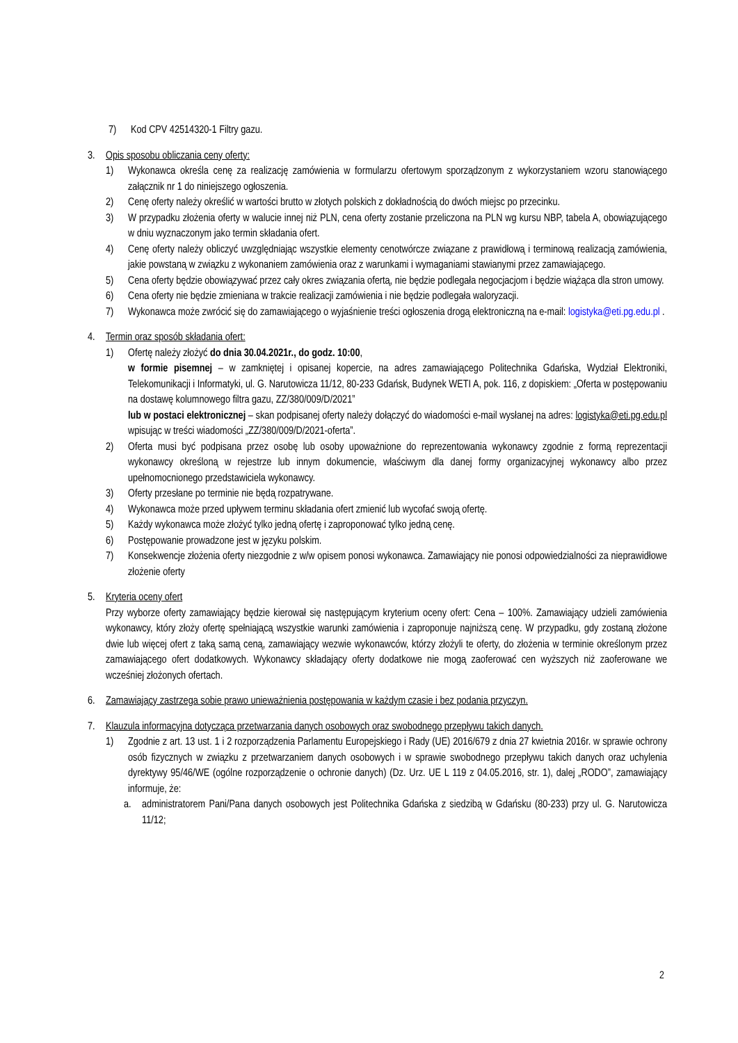7) Kod CPV 42514320-1 Filtry gazu.
3. Opis sposobu obliczania ceny oferty:
1) Wykonawca określa cenę za realizację zamówienia w formularzu ofertowym sporządzonym z wykorzystaniem wzoru stanowiącego załącznik nr 1 do niniejszego ogłoszenia.
2) Cenę oferty należy określić w wartości brutto w złotych polskich z dokładnością do dwóch miejsc po przecinku.
3) W przypadku złożenia oferty w walucie innej niż PLN, cena oferty zostanie przeliczona na PLN wg kursu NBP, tabela A, obowiązującego w dniu wyznaczonym jako termin składania ofert.
4) Cenę oferty należy obliczyć uwzględniając wszystkie elementy cenotwórcze związane z prawidłową i terminową realizacją zamówienia, jakie powstaną w związku z wykonaniem zamówienia oraz z warunkami i wymaganiami stawianymi przez zamawiającego.
5) Cena oferty będzie obowiązywać przez cały okres związania ofertą, nie będzie podlegała negocjacjom i będzie wiążąca dla stron umowy.
6) Cena oferty nie będzie zmieniana w trakcie realizacji zamówienia i nie będzie podlegała waloryzacji.
7) Wykonawca może zwrócić się do zamawiającego o wyjaśnienie treści ogłoszenia drogą elektroniczną na e-mail: logistyka@eti.pg.edu.pl .
4. Termin oraz sposób składania ofert:
1) Ofertę należy złożyć do dnia 30.04.2021r., do godz. 10:00,
w formie pisemnej – w zamkniętej i opisanej kopercie, na adres zamawiającego Politechnika Gdańska, Wydział Elektroniki, Telekomunikacji i Informatyki, ul. G. Narutowicza 11/12, 80-233 Gdańsk, Budynek WETI A, pok. 116, z dopiskiem: „Oferta w postępowaniu na dostawę kolumnowego filtra gazu, ZZ/380/009/D/2021”
lub w postaci elektronicznej – skan podpisanej oferty należy dołączyć do wiadomości e-mail wysłanej na adres: logistyka@eti.pg.edu.pl wpisując w treści wiadomości „ZZ/380/009/D/2021-oferta”.
2) Oferta musi być podpisana przez osobę lub osoby upoważnione do reprezentowania wykonawcy zgodnie z formą reprezentacji wykonawcy określoną w rejestrze lub innym dokumencie, właściwym dla danej formy organizacyjnej wykonawcy albo przez upełnomocnionego przedstawiciela wykonawcy.
3) Oferty przesłane po terminie nie będą rozpatrywane.
4) Wykonawca może przed upływem terminu składania ofert zmienić lub wycofać swoją ofertę.
5) Każdy wykonawca może złożyć tylko jedną ofertę i zaproponować tylko jedną cenę.
6) Postępowanie prowadzone jest w języku polskim.
7) Konsekwencje złożenia oferty niezgodnie z w/w opisem ponosi wykonawca. Zamawiający nie ponosi odpowiedzialności za nieprawidłowe złożenie oferty
5. Kryteria oceny ofert
Przy wyborze oferty zamawiający będzie kierował się następującym kryterium oceny ofert: Cena – 100%. Zamawiający udzieli zamówienia wykonawcy, który złoży ofertę spełniającą wszystkie warunki zamówienia i zaproponuje najniższą cenę. W przypadku, gdy zostaną złożone dwie lub więcej ofert z taką samą ceną, zamawiający wezwie wykonawców, którzy złożyli te oferty, do złożenia w terminie określonym przez zamawiającego ofert dodatkowych. Wykonawcy składający oferty dodatkowe nie mogą zaoferować cen wyższych niż zaoferowane we wcześniej złożonych ofertach.
6. Zamawiający zastrzega sobie prawo unieważnienia postępowania w każdym czasie i bez podania przyczyn.
7. Klauzula informacyjna dotycząca przetwarzania danych osobowych oraz swobodnego przepływu takich danych.
1) Zgodnie z art. 13 ust. 1 i 2 rozporządzenia Parlamentu Europejskiego i Rady (UE) 2016/679 z dnia 27 kwietnia 2016r. w sprawie ochrony osób fizycznych w związku z przetwarzaniem danych osobowych i w sprawie swobodnego przepływu takich danych oraz uchylenia dyrektywy 95/46/WE (ogólne rozporządzenie o ochronie danych) (Dz. Urz. UE L 119 z 04.05.2016, str. 1), dalej „RODO”, zamawiający informuje, że:
a. administratorem Pani/Pana danych osobowych jest Politechnika Gdańska z siedzibą w Gdańsku (80-233) przy ul. G. Narutowicza 11/12;
2